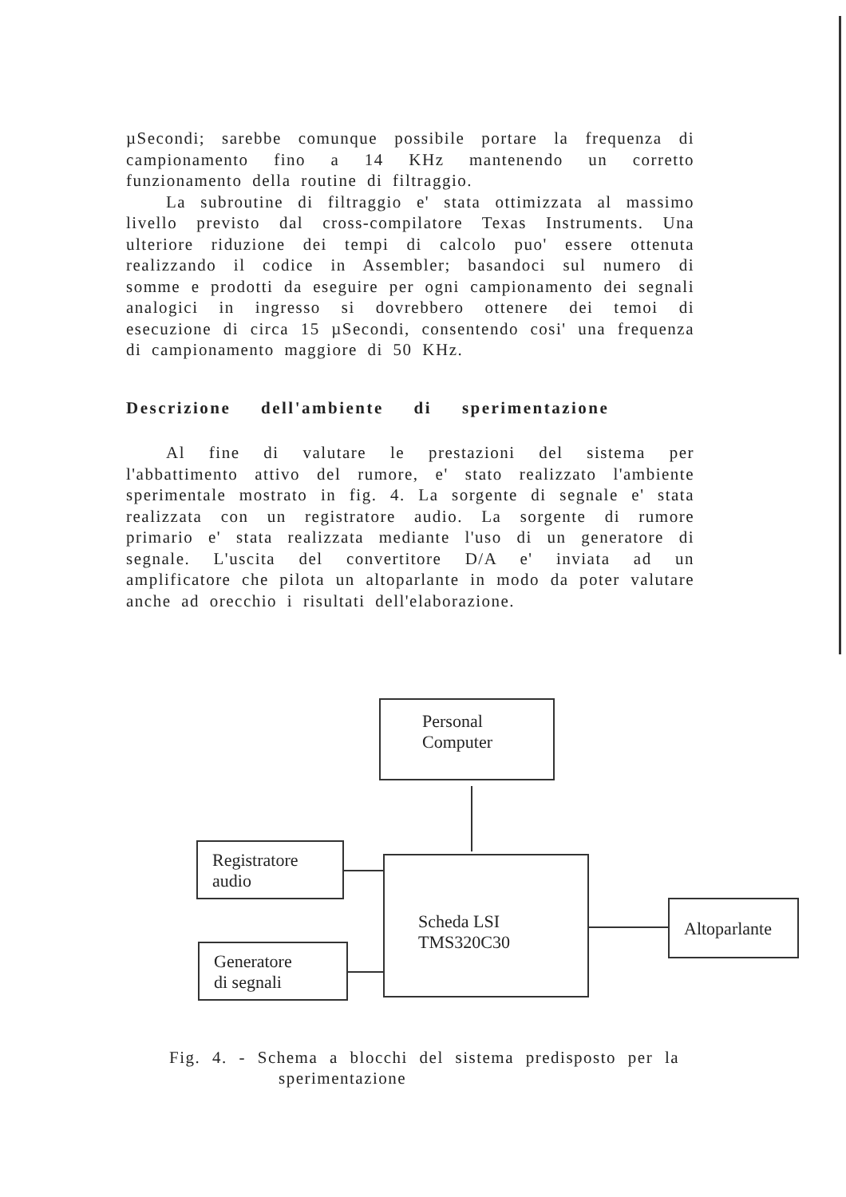µSecondi; sarebbe comunque possibile portare la frequenza di campionamento fino a 14 KHz mantenendo un corretto funzionamento della routine di filtraggio.
La subroutine di filtraggio e' stata ottimizzata al massimo livello previsto dal cross-compilatore Texas Instruments. Una ulteriore riduzione dei tempi di calcolo puo' essere ottenuta realizzando il codice in Assembler; basandoci sul numero di somme e prodotti da eseguire per ogni campionamento dei segnali analogici in ingresso si dovrebbero ottenere dei temoi di esecuzione di circa 15 µSecondi, consentendo cosi' una frequenza di campionamento maggiore di 50 KHz.
Descrizione dell'ambiente di sperimentazione
Al fine di valutare le prestazioni del sistema per l'abbattimento attivo del rumore, e' stato realizzato l'ambiente sperimentale mostrato in fig. 4. La sorgente di segnale e' stata realizzata con un registratore audio. La sorgente di rumore primario e' stata realizzata mediante l'uso di un generatore di segnale. L'uscita del convertitore D/A e' inviata ad un amplificatore che pilota un altoparlante in modo da poter valutare anche ad orecchio i risultati dell'elaborazione.
Personal
Computer
Registratore
audio
Scheda LSI
TMS320C30
Generatore
di segnali
Altoparlante
Fig. 4. - Schema a blocchi del sistema predisposto per la
sperimentazione